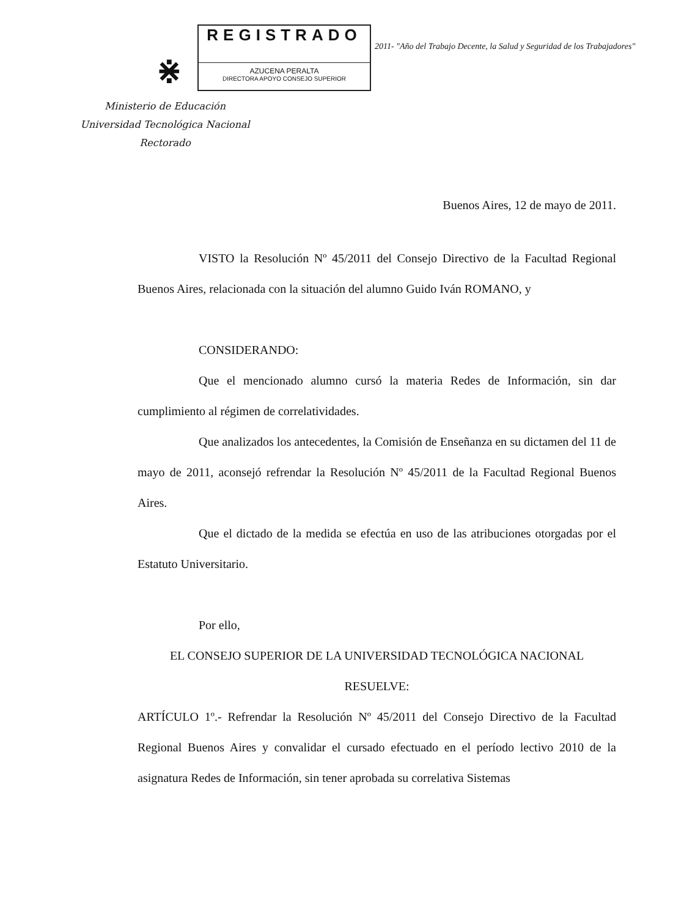⋇
REGISTRADO
AZUCENA PERALTA
DIRECTORA APOYO CONSEJO SUPERIOR
2011- "Año del Trabajo Decente, la Salud y Seguridad de los Trabajadores"
Ministerio de Educación
Universidad Tecnológica Nacional
Rectorado
Buenos Aires, 12 de mayo de 2011.
VISTO la Resolución Nº 45/2011 del Consejo Directivo de la Facultad Regional Buenos Aires, relacionada con la situación del alumno Guido Iván ROMANO, y
CONSIDERANDO:
Que el mencionado alumno cursó la materia Redes de Información, sin dar cumplimiento al régimen de correlatividades.
Que analizados los antecedentes, la Comisión de Enseñanza en su dictamen del 11 de mayo de 2011, aconsejó refrendar la Resolución Nº 45/2011 de la Facultad Regional Buenos Aires.
Que el dictado de la medida se efectúa en uso de las atribuciones otorgadas por el Estatuto Universitario.
Por ello,
EL CONSEJO SUPERIOR DE LA UNIVERSIDAD TECNOLÓGICA NACIONAL
RESUELVE:
ARTÍCULO 1º.- Refrendar la Resolución Nº 45/2011 del Consejo Directivo de la Facultad Regional Buenos Aires y convalidar el cursado efectuado en el período lectivo 2010 de la asignatura Redes de Información, sin tener aprobada su correlativa Sistemas